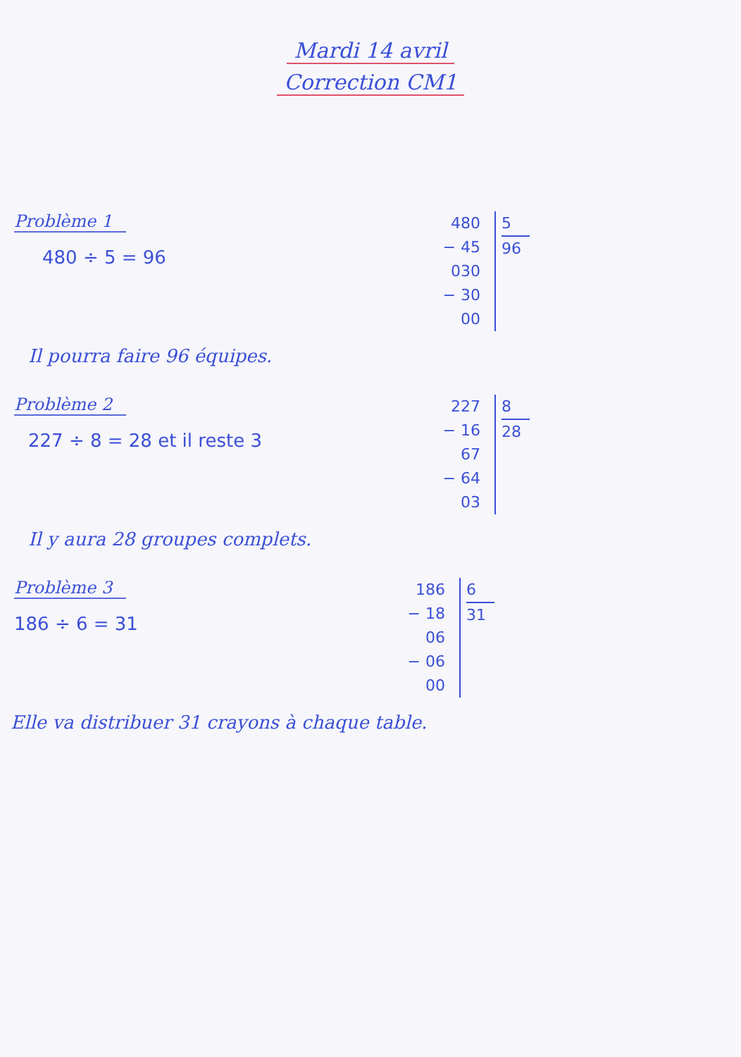Mardi 14 avril
Correction CM1
Problème 1
480 ÷ 5 = 96
480
− 45
030
− 30
00
5
96
Il pourra faire 96 équipes.
Problème 2
227 ÷ 8 = 28 et il reste 3
227
− 16
67
− 64
03
8
28
Il y aura 28 groupes complets.
Problème 3
186 ÷ 6 = 31
186
− 18
06
− 06
00
6
31
Elle va distribuer 31 crayons à chaque table.